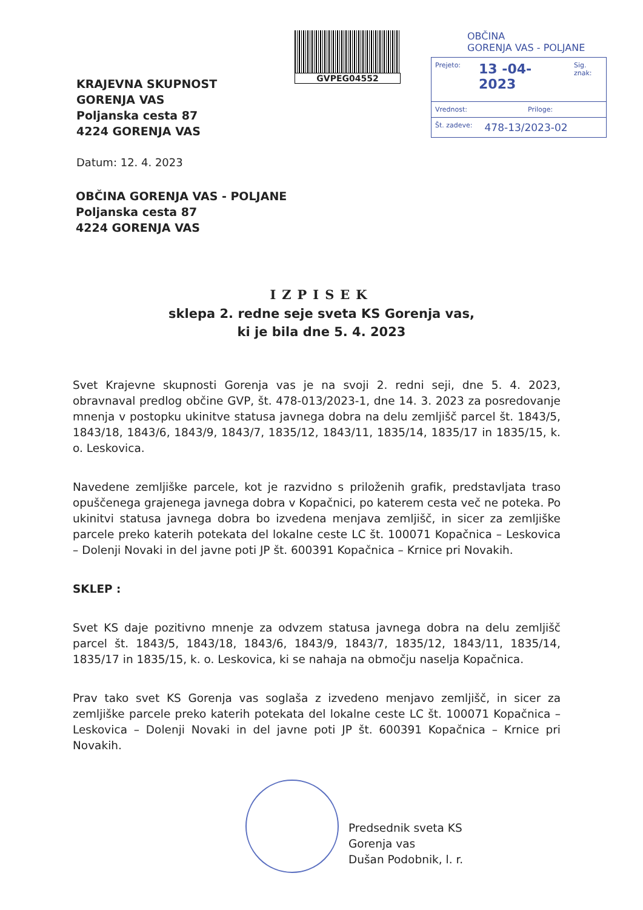KRAJEVNA SKUPNOST
GORENJA VAS
Poljanska cesta 87
4224 GORENJA VAS
GVPEG04552
OBČINA
GORENJA VAS - POLJANE
Prejeto: 13 -04- 2023 Sig. znak:
Vrednost: Priloge:
Št. zadeve: 478-13/2023-02
Datum: 12. 4. 2023
OBČINA GORENJA VAS - POLJANE
Poljanska cesta 87
4224 GORENJA VAS
IZPISEK
sklepa 2. redne seje sveta KS Gorenja vas,
ki je bila dne 5. 4. 2023
Svet Krajevne skupnosti Gorenja vas je na svoji 2. redni seji, dne 5. 4. 2023, obravnaval predlog občine GVP, št. 478-013/2023-1, dne 14. 3. 2023 za posredovanje mnenja v postopku ukinitve statusa javnega dobra na delu zemljišč parcel št. 1843/5, 1843/18, 1843/6, 1843/9, 1843/7, 1835/12, 1843/11, 1835/14, 1835/17 in 1835/15, k. o. Leskovica.
Navedene zemljiške parcele, kot je razvidno s priloženih grafik, predstavljata traso opuščenega grajenega javnega dobra v Kopačnici, po katerem cesta več ne poteka. Po ukinitvi statusa javnega dobra bo izvedena menjava zemljišč, in sicer za zemljiške parcele preko katerih potekata del lokalne ceste LC št. 100071 Kopačnica – Leskovica – Dolenji Novaki in del javne poti JP št. 600391 Kopačnica – Krnice pri Novakih.
SKLEP :
Svet KS daje pozitivno mnenje za odvzem statusa javnega dobra na delu zemljišč parcel št. 1843/5, 1843/18, 1843/6, 1843/9, 1843/7, 1835/12, 1843/11, 1835/14, 1835/17 in 1835/15, k. o. Leskovica, ki se nahaja na območju naselja Kopačnica.
Prav tako svet KS Gorenja vas soglaša z izvedeno menjavo zemljišč, in sicer za zemljiške parcele preko katerih potekata del lokalne ceste LC št. 100071 Kopačnica – Leskovica – Dolenji Novaki in del javne poti JP št. 600391 Kopačnica – Krnice pri Novakih.
Predsednik sveta KS
Gorenja vas
Dušan Podobnik, l. r.